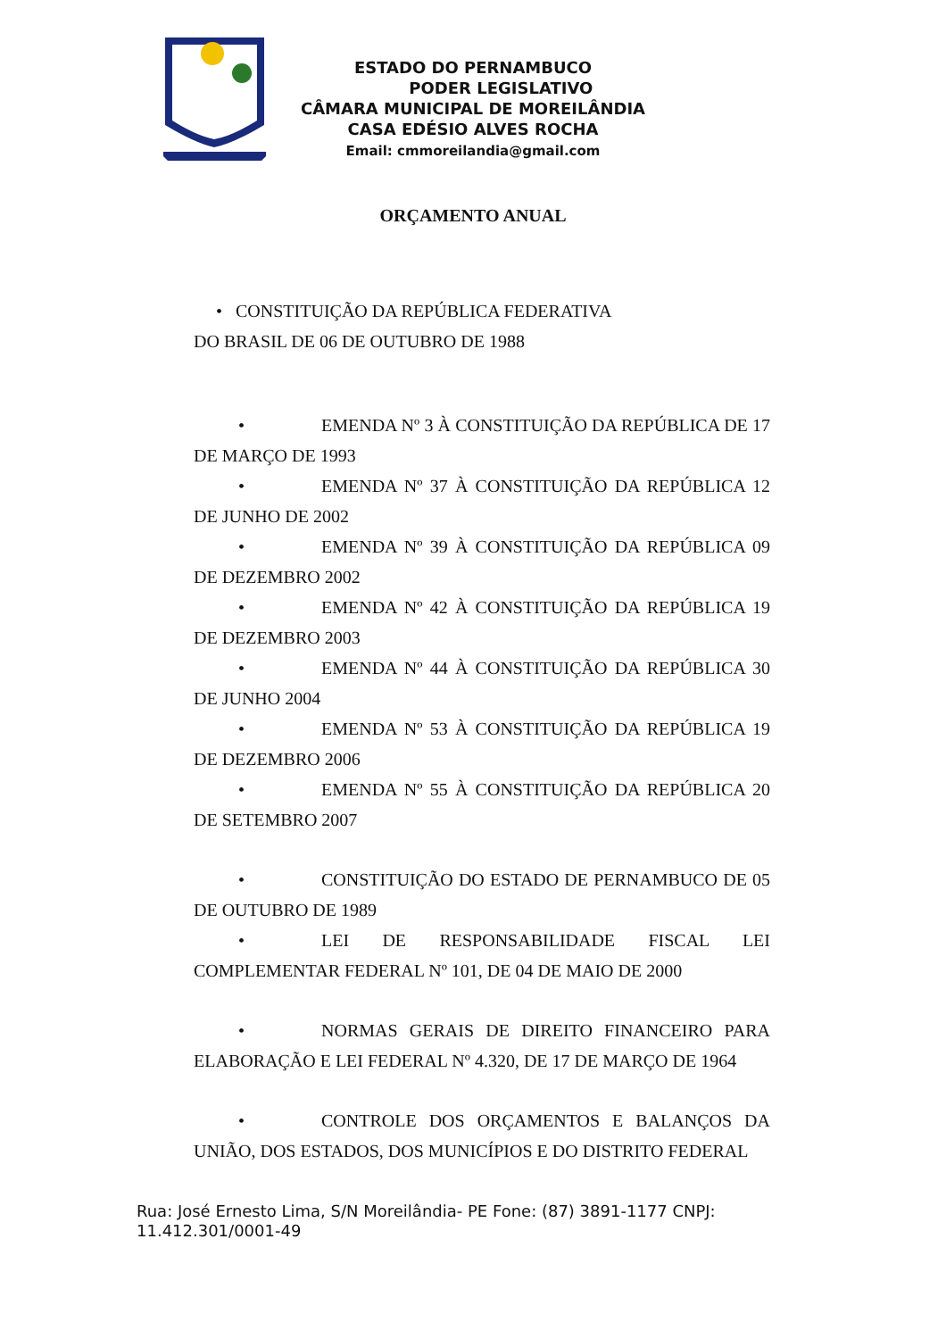ESTADO DO PERNAMBUCO
PODER LEGISLATIVO
CÂMARA MUNICIPAL DE MOREILÂNDIA
CASA EDÉSIO ALVES ROCHA
Email: cmmoreilandia@gmail.com
ORÇAMENTO ANUAL
• CONSTITUIÇÃO DA REPÚBLICA FEDERATIVA
DO BRASIL DE 06 DE OUTUBRO DE 1988
• EMENDA Nº 3 À CONSTITUIÇÃO DA REPÚBLICA DE 17 DE MARÇO DE 1993
• EMENDA Nº 37 À CONSTITUIÇÃO DA REPÚBLICA 12 DE JUNHO DE 2002
• EMENDA Nº 39 À CONSTITUIÇÃO DA REPÚBLICA 09 DE DEZEMBRO 2002
• EMENDA Nº 42 À CONSTITUIÇÃO DA REPÚBLICA 19 DE DEZEMBRO 2003
• EMENDA Nº 44 À CONSTITUIÇÃO DA REPÚBLICA 30 DE JUNHO 2004
• EMENDA Nº 53 À CONSTITUIÇÃO DA REPÚBLICA 19 DE DEZEMBRO 2006
• EMENDA Nº 55 À CONSTITUIÇÃO DA REPÚBLICA 20 DE SETEMBRO 2007
• CONSTITUIÇÃO DO ESTADO DE PERNAMBUCO DE 05 DE OUTUBRO DE 1989
• LEI DE RESPONSABILIDADE FISCAL LEI COMPLEMENTAR FEDERAL Nº 101, DE 04 DE MAIO DE 2000
• NORMAS GERAIS DE DIREITO FINANCEIRO PARA ELABORAÇÃO E LEI FEDERAL Nº 4.320, DE 17 DE MARÇO DE 1964
• CONTROLE DOS ORÇAMENTOS E BALANÇOS DA UNIÃO, DOS ESTADOS, DOS MUNICÍPIOS E DO DISTRITO FEDERAL
Rua: José Ernesto Lima, S/N Moreilândia- PE Fone: (87) 3891-1177 CNPJ: 11.412.301/0001-49